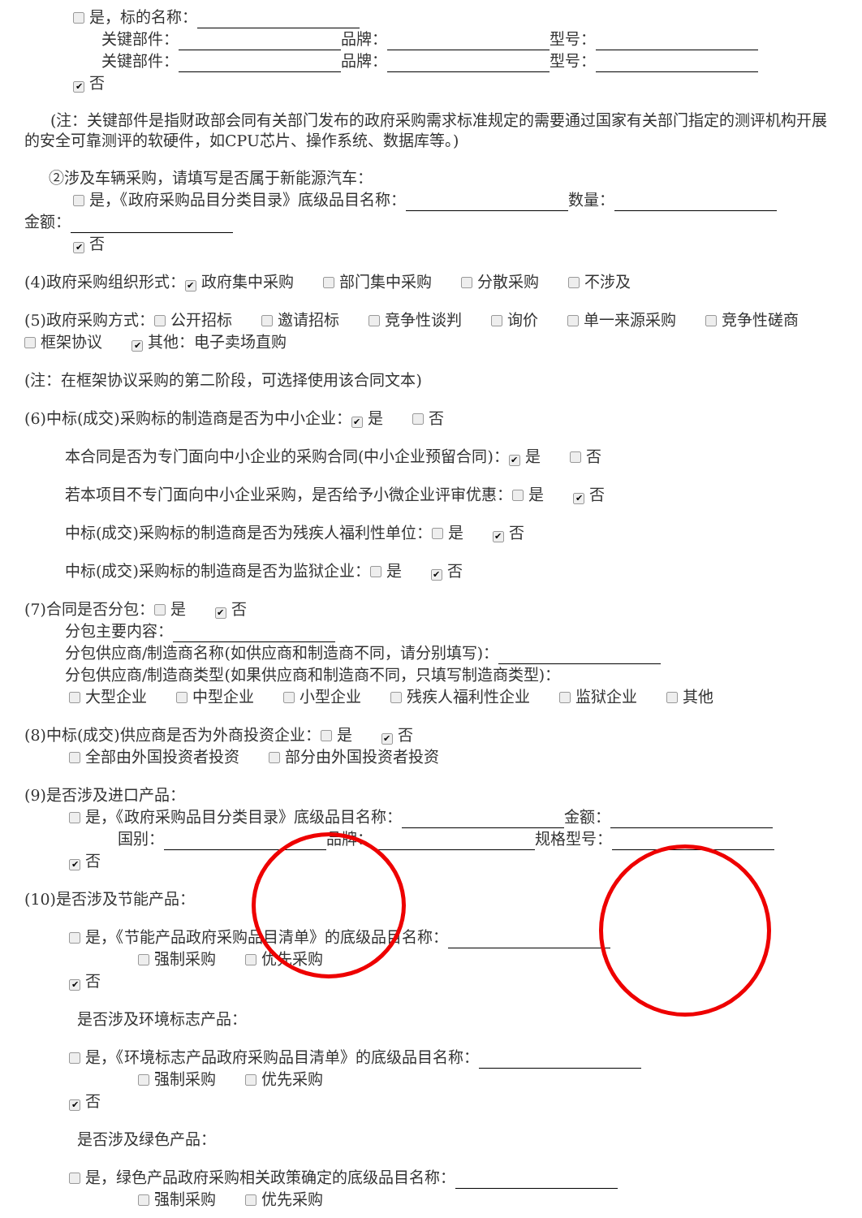是，标的名称：
关键部件： 品牌： 型号：
关键部件： 品牌： 型号：
✔ 否
(注：关键部件是指财政部会同有关部门发布的政府采购需求标准规定的需要通过国家有关部门指定的测评机构开展的安全可靠测评的软硬件，如CPU芯片、操作系统、数据库等。)
②涉及车辆采购，请填写是否属于新能源汽车：
是，《政府采购品目分类目录》底级品目名称： 数量：
金额：
✔ 否
(4)政府采购组织形式： ✔ 政府集中采购 部门集中采购 分散采购 不涉及
(5)政府采购方式： 公开招标 邀请招标 竞争性谈判 询价 单一来源采购 竞争性磋商 框架协议 ✔ 其他：电子卖场直购
(注：在框架协议采购的第二阶段，可选择使用该合同文本)
(6)中标(成交)采购标的制造商是否为中小企业： ✔ 是 否
本合同是否为专门面向中小企业的采购合同(中小企业预留合同)： ✔ 是 否
若本项目不专门面向中小企业采购，是否给予小微企业评审优惠： 是 ✔ 否
中标(成交)采购标的制造商是否为残疾人福利性单位： 是 ✔ 否
中标(成交)采购标的制造商是否为监狱企业： 是 ✔ 否
(7)合同是否分包： 是 ✔ 否
分包主要内容：
分包供应商/制造商名称(如供应商和制造商不同，请分别填写)：
分包供应商/制造商类型(如果供应商和制造商不同，只填写制造商类型)：
大型企业 中型企业 小型企业 残疾人福利性企业 监狱企业 其他
(8)中标(成交)供应商是否为外商投资企业： 是 ✔ 否
全部由外国投资者投资 部分由外国投资者投资
(9)是否涉及进口产品：
是，《政府采购品目分类目录》底级品目名称： 金额：
国别： 品牌： 规格型号：
✔ 否
(10)是否涉及节能产品：
是，《节能产品政府采购品目清单》的底级品目名称：
强制采购 优先采购
✔ 否
是否涉及环境标志产品：
是，《环境标志产品政府采购品目清单》的底级品目名称：
强制采购 优先采购
✔ 否
是否涉及绿色产品：
是，绿色产品政府采购相关政策确定的底级品目名称：
强制采购 优先采购